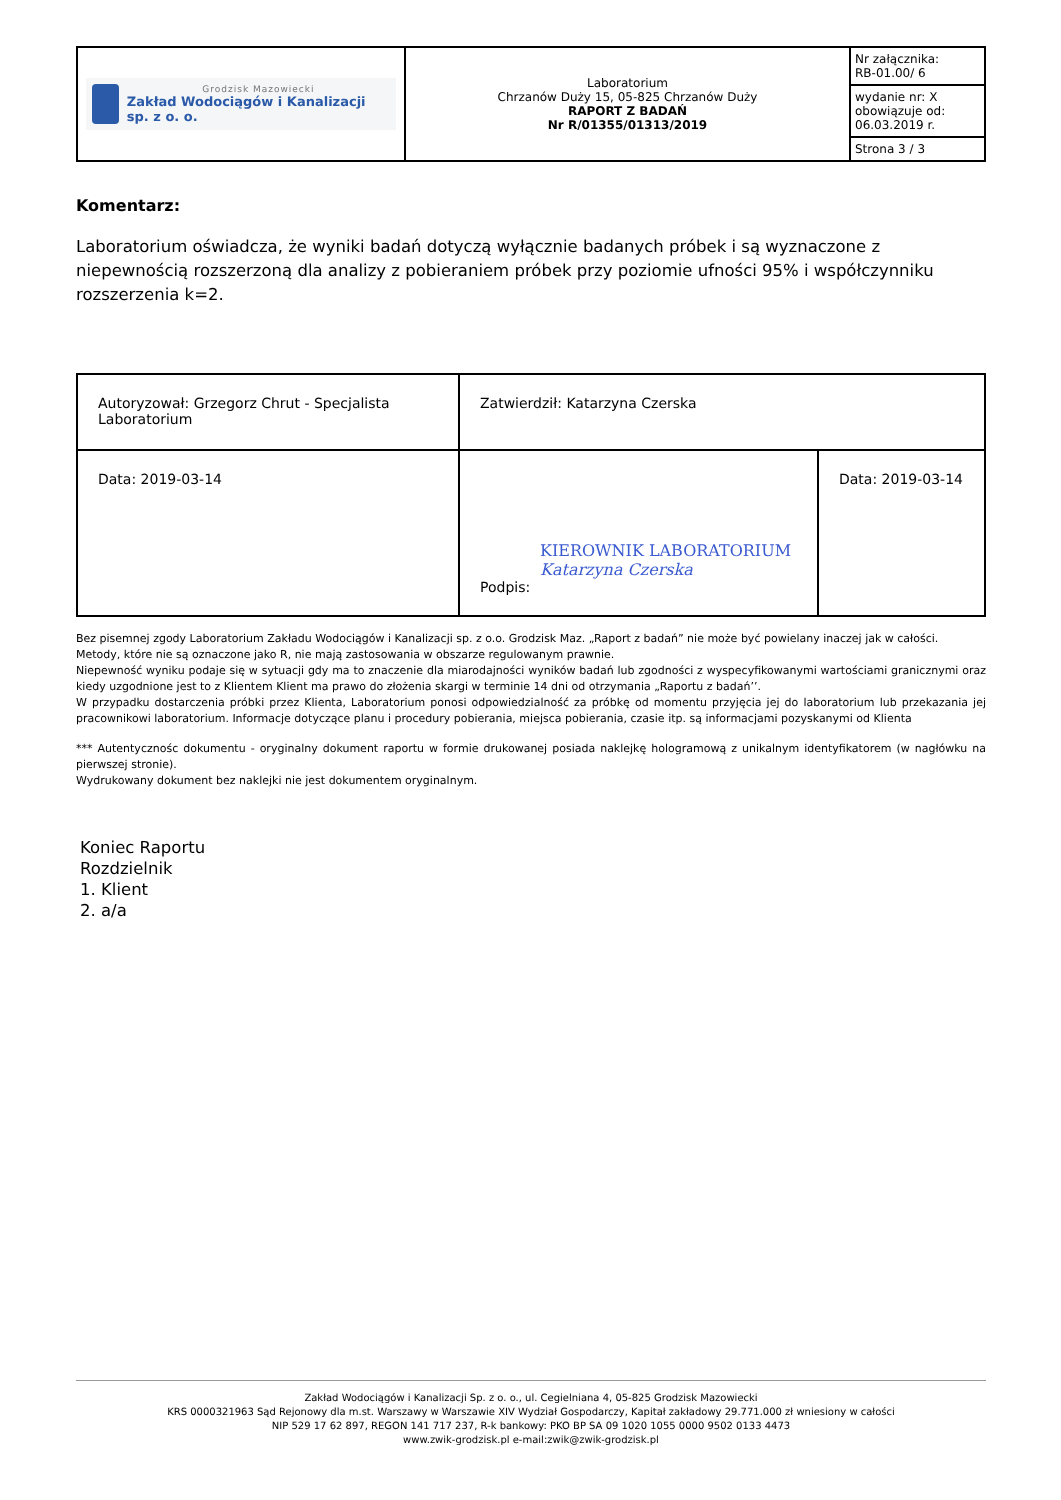| Grodzisk Mazowiecki Zakład Wodociągów i Kanalizacji sp. z o. o. | Laboratorium Chrzanów Duży 15, 05-825 Chrzanów Duży RAPORT Z BADAŃ Nr R/01355/01313/2019 | Nr załącznika: RB-01.00/ 6 |
| | | wydanie nr: X obowiązuje od: 06.03.2019 r. |
| | | Strona 3 / 3 |
Komentarz:
Laboratorium oświadcza, że wyniki badań dotyczą wyłącznie badanych próbek i są wyznaczone z niepewnością rozszerzoną dla analizy z pobieraniem próbek przy poziomie ufności 95% i współczynniku rozszerzenia k=2.
| Autoryzował: Grzegorz Chrut - Specjalista Laboratorium | Zatwierdził: Katarzyna Czerska | |
| Data: 2019-03-14 | KIEROWNIK LABORATORIUM Katarzyna Czerska Podpis: | Data: 2019-03-14 |
Bez pisemnej zgody Laboratorium Zakładu Wodociągów i Kanalizacji sp. z o.o. Grodzisk Maz. „Raport z badań” nie może być powielany inaczej jak w całości.
Metody, które nie są oznaczone jako R, nie mają zastosowania w obszarze regulowanym prawnie.
Niepewność wyniku podaje się w sytuacji gdy ma to znaczenie dla miarodajności wyników badań lub zgodności z wyspecyfikowanymi wartościami granicznymi oraz kiedy uzgodnione jest to z Klientem Klient ma prawo do złożenia skargi w terminie 14 dni od otrzymania „Raportu z badań’’.
W przypadku dostarczenia próbki przez Klienta, Laboratorium ponosi odpowiedzialność za próbkę od momentu przyjęcia jej do laboratorium lub przekazania jej pracownikowi laboratorium. Informacje dotyczące planu i procedury pobierania, miejsca pobierania, czasie itp. są informacjami pozyskanymi od Klienta
*** Autentycznośc dokumentu - oryginalny dokument raportu w formie drukowanej posiada naklejkę hologramową z unikalnym identyfikatorem (w nagłówku na pierwszej stronie).
Wydrukowany dokument bez naklejki nie jest dokumentem oryginalnym.
Koniec Raportu
Rozdzielnik
1. Klient
2. a/a
Zakład Wodociągów i Kanalizacji Sp. z o. o., ul. Cegielniana 4, 05-825 Grodzisk Mazowiecki
KRS 0000321963 Sąd Rejonowy dla m.st. Warszawy w Warszawie XIV Wydział Gospodarczy, Kapitał zakładowy 29.771.000 zł wniesiony w całości
NIP 529 17 62 897, REGON 141 717 237, R-k bankowy: PKO BP SA 09 1020 1055 0000 9502 0133 4473
www.zwik-grodzisk.pl e-mail:zwik@zwik-grodzisk.pl